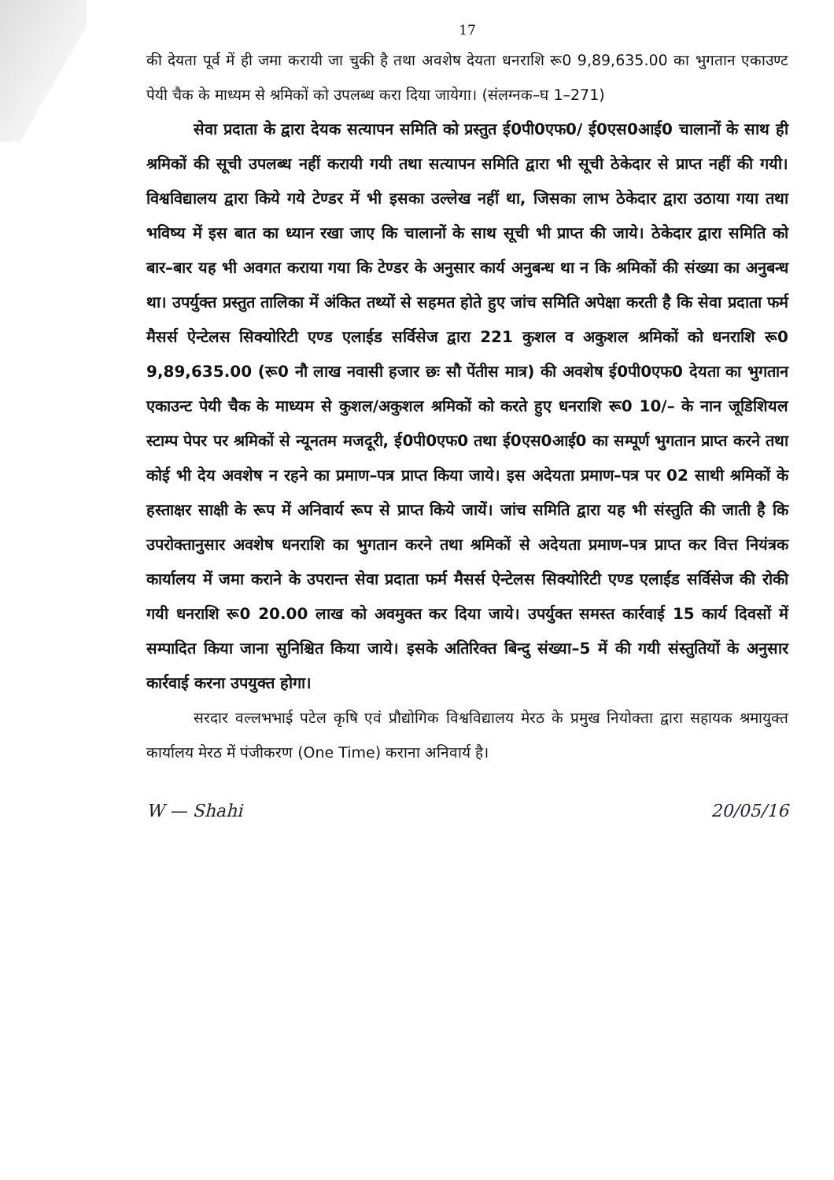17
की देयता पूर्व में ही जमा करायी जा चुकी है तथा अवशेष देयता धनराशि रू0 9,89,635.00 का भुगतान एकाउण्ट पेयी चैक के माध्यम से श्रमिकों को उपलब्ध करा दिया जायेगा। (संलग्नक–घ 1–271)
सेवा प्रदाता के द्वारा देयक सत्यापन समिति को प्रस्तुत ई0पी0एफ0/ ई0एस0आई0 चालानों के साथ ही श्रमिकों की सूची उपलब्ध नहीं करायी गयी तथा सत्यापन समिति द्वारा भी सूची ठेकेदार से प्राप्त नहीं की गयी। विश्वविद्यालय द्वारा किये गये टेण्डर में भी इसका उल्लेख नहीं था, जिसका लाभ ठेकेदार द्वारा उठाया गया तथा भविष्य में इस बात का ध्यान रखा जाए कि चालानों के साथ सूची भी प्राप्त की जाये। ठेकेदार द्वारा समिति को बार–बार यह भी अवगत कराया गया कि टेण्डर के अनुसार कार्य अनुबन्ध था न कि श्रमिकों की संख्या का अनुबन्ध था। उपर्युक्त प्रस्तुत तालिका में अंकित तथ्यों से सहमत होते हुए जांच समिति अपेक्षा करती है कि सेवा प्रदाता फर्म मैसर्स ऐन्टेलस सिक्योरिटी एण्ड एलाईड सर्विसेज द्वारा 221 कुशल व अकुशल श्रमिकों को धनराशि रू0 9,89,635.00 (रू0 नौ लाख नवासी हजार छः सौ पेंतीस मात्र) की अवशेष ई0पी0एफ0 देयता का भुगतान एकाउन्ट पेयी चैक के माध्यम से कुशल/अकुशल श्रमिकों को करते हुए धनराशि रू0 10/– के नान जूडिशियल स्टाम्प पेपर पर श्रमिकों से न्यूनतम मजदूरी, ई0पी0एफ0 तथा ई0एस0आई0 का सम्पूर्ण भुगतान प्राप्त करने तथा कोई भी देय अवशेष न रहने का प्रमाण–पत्र प्राप्त किया जाये। इस अदेयता प्रमाण–पत्र पर 02 साथी श्रमिकों के हस्ताक्षर साक्षी के रूप में अनिवार्य रूप से प्राप्त किये जायें। जांच समिति द्वारा यह भी संस्तुति की जाती है कि उपरोक्तानुसार अवशेष धनराशि का भुगतान करने तथा श्रमिकों से अदेयता प्रमाण–पत्र प्राप्त कर वित्त नियंत्रक कार्यालय में जमा कराने के उपरान्त सेवा प्रदाता फर्म मैसर्स ऐन्टेलस सिक्योरिटी एण्ड एलाईड सर्विसेज की रोकी गयी धनराशि रू0 20.00 लाख को अवमुक्त कर दिया जाये। उपर्युक्त समस्त कार्रवाई 15 कार्य दिवसों में सम्पादित किया जाना सुनिश्चित किया जाये। इसके अतिरिक्त बिन्दु संख्या–5 में की गयी संस्तुतियों के अनुसार कार्रवाई करना उपयुक्त होगा।
सरदार वल्लभभाई पटेल कृषि एवं प्रौद्योगिक विश्वविद्यालय मेरठ के प्रमुख नियोक्ता द्वारा सहायक श्रमायुक्त कार्यालय मेरठ में पंजीकरण (One Time) कराना अनिवार्य है।
W — Shahi 20/05/16